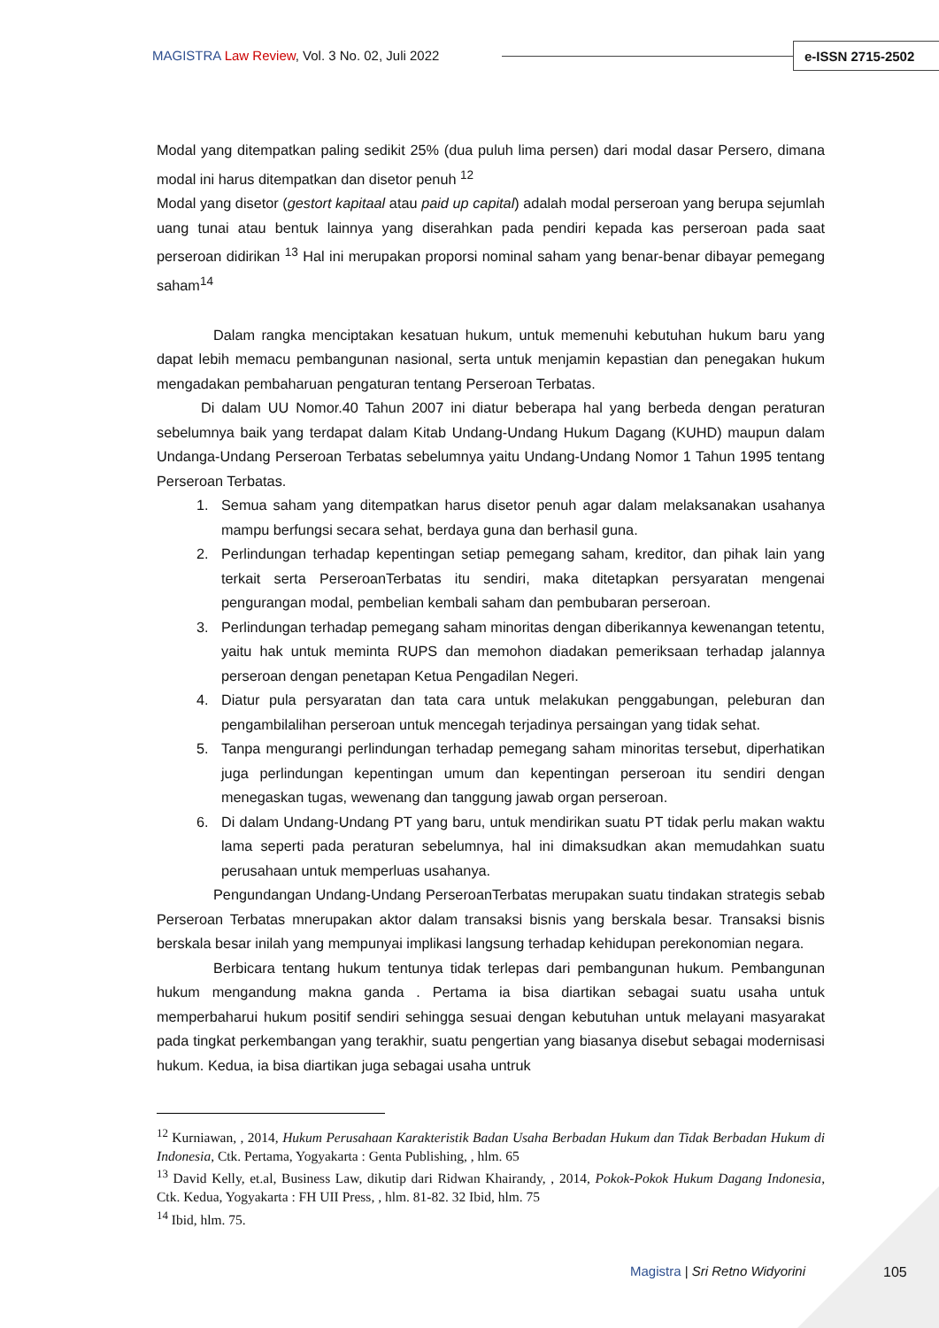MAGISTRA Law Review, Vol. 3 No. 02, Juli 2022
e-ISSN 2715-2502
Modal yang ditempatkan paling sedikit 25% (dua puluh lima persen) dari modal dasar Persero, dimana modal ini harus ditempatkan dan disetor penuh <sup>12</sup>
Modal yang disetor (gestort kapitaal atau paid up capital) adalah modal perseroan yang berupa sejumlah uang tunai atau bentuk lainnya yang diserahkan pada pendiri kepada kas perseroan pada saat perseroan didirikan <sup>13</sup> Hal ini merupakan proporsi nominal saham yang benar-benar dibayar pemegang saham<sup>14</sup>
Dalam rangka menciptakan kesatuan hukum, untuk memenuhi kebutuhan hukum baru yang dapat lebih memacu pembangunan nasional, serta untuk menjamin kepastian dan penegakan hukum mengadakan pembaharuan pengaturan tentang Perseroan Terbatas.
Di dalam UU Nomor.40 Tahun 2007 ini diatur beberapa hal yang berbeda dengan peraturan sebelumnya baik yang terdapat dalam Kitab Undang-Undang Hukum Dagang (KUHD) maupun dalam Undanga-Undang Perseroan Terbatas sebelumnya yaitu Undang-Undang Nomor 1 Tahun 1995 tentang Perseroan Terbatas.
1. Semua saham yang ditempatkan harus disetor penuh agar dalam melaksanakan usahanya mampu berfungsi secara sehat, berdaya guna dan berhasil guna.
2. Perlindungan terhadap kepentingan setiap pemegang saham, kreditor, dan pihak lain yang terkait serta PerseroanTerbatas itu sendiri, maka ditetapkan persyaratan mengenai pengurangan modal, pembelian kembali saham dan pembubaran perseroan.
3. Perlindungan terhadap pemegang saham minoritas dengan diberikannya kewenangan tetentu, yaitu hak untuk meminta RUPS dan memohon diadakan pemeriksaan terhadap jalannya perseroan dengan penetapan Ketua Pengadilan Negeri.
4. Diatur pula persyaratan dan tata cara untuk melakukan penggabungan, peleburan dan pengambilalihan perseroan untuk mencegah terjadinya persaingan yang tidak sehat.
5. Tanpa mengurangi perlindungan terhadap pemegang saham minoritas tersebut, diperhatikan juga perlindungan kepentingan umum dan kepentingan perseroan itu sendiri dengan menegaskan tugas, wewenang dan tanggung jawab organ perseroan.
6. Di dalam Undang-Undang PT yang baru, untuk mendirikan suatu PT tidak perlu makan waktu lama seperti pada peraturan sebelumnya, hal ini dimaksudkan akan memudahkan suatu perusahaan untuk memperluas usahanya.
Pengundangan Undang-Undang PerseroanTerbatas merupakan suatu tindakan strategis sebab Perseroan Terbatas mnerupakan aktor dalam transaksi bisnis yang berskala besar. Transaksi bisnis berskala besar inilah yang mempunyai implikasi langsung terhadap kehidupan perekonomian negara.
Berbicara tentang hukum tentunya tidak terlepas dari pembangunan hukum. Pembangunan hukum mengandung makna ganda . Pertama ia bisa diartikan sebagai suatu usaha untuk memperbaharui hukum positif sendiri sehingga sesuai dengan kebutuhan untuk melayani masyarakat pada tingkat perkembangan yang terakhir, suatu pengertian yang biasanya disebut sebagai modernisasi hukum. Kedua, ia bisa diartikan juga sebagai usaha untruk
<sup>12</sup> Kurniawan, , 2014, Hukum Perusahaan Karakteristik Badan Usaha Berbadan Hukum dan Tidak Berbadan Hukum di Indonesia, Ctk. Pertama, Yogyakarta : Genta Publishing, , hlm. 65
<sup>13</sup> David Kelly, et.al, Business Law, dikutip dari Ridwan Khairandy, , 2014, Pokok-Pokok Hukum Dagang Indonesia, Ctk. Kedua, Yogyakarta : FH UII Press, , hlm. 81-82. 32 Ibid, hlm. 75
<sup>14</sup> Ibid, hlm. 75.
Magistra | Sri Retno Widyorini 105